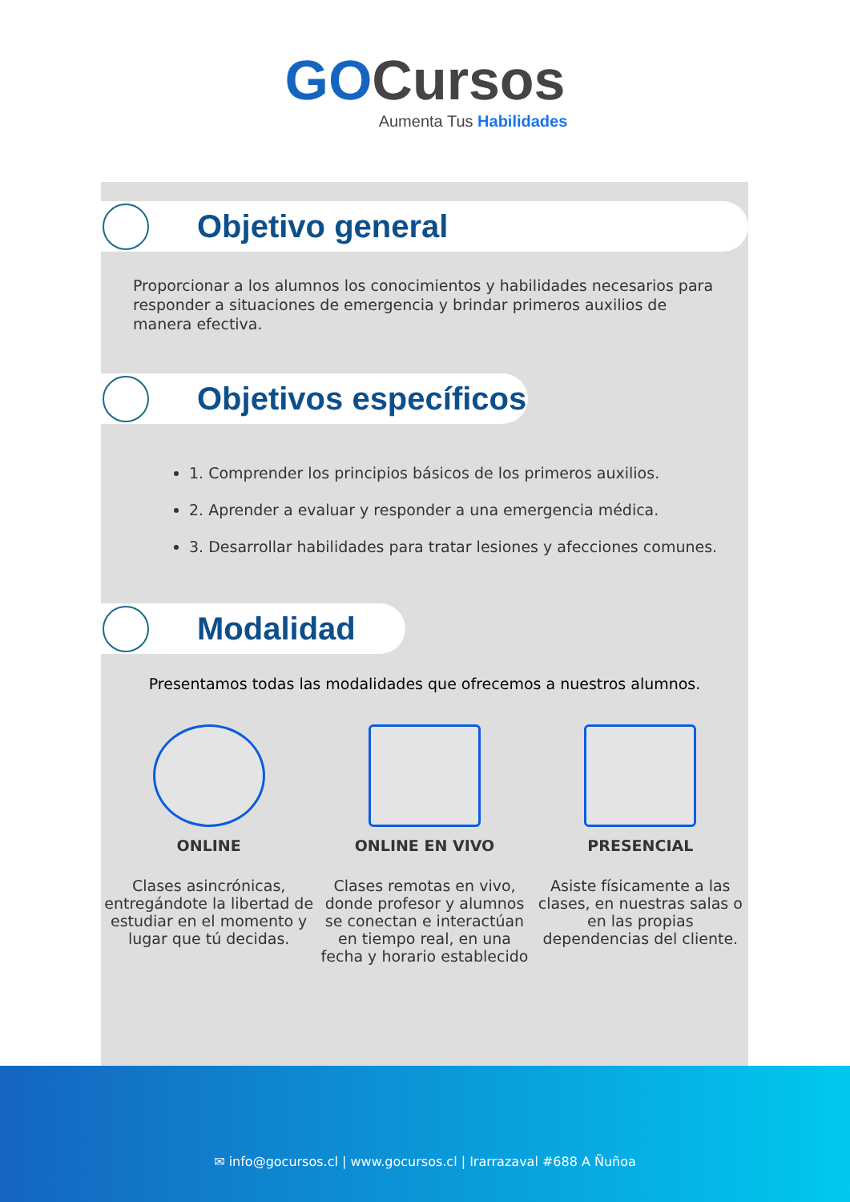GO Cursos
Aumenta Tus Habilidades
Objetivo general
Proporcionar a los alumnos los conocimientos y habilidades necesarios para responder a situaciones de emergencia y brindar primeros auxilios de manera efectiva.
Objetivos específicos
1. Comprender los principios básicos de los primeros auxilios.
2. Aprender a evaluar y responder a una emergencia médica.
3. Desarrollar habilidades para tratar lesiones y afecciones comunes.
Modalidad
Presentamos todas las modalidades que ofrecemos a nuestros alumnos.
ONLINE
Clases asincrónicas, entregándote la libertad de estudiar en el momento y lugar que tú decidas.
ONLINE EN VIVO
Clases remotas en vivo, donde profesor y alumnos se conectan e interactúan en tiempo real, en una fecha y horario establecido
PRESENCIAL
Asiste físicamente a las clases, en nuestras salas o en las propias dependencias del cliente.
✉ info@gocursos.cl | www.gocursos.cl | Irarrazaval #688 A Ñuñoa